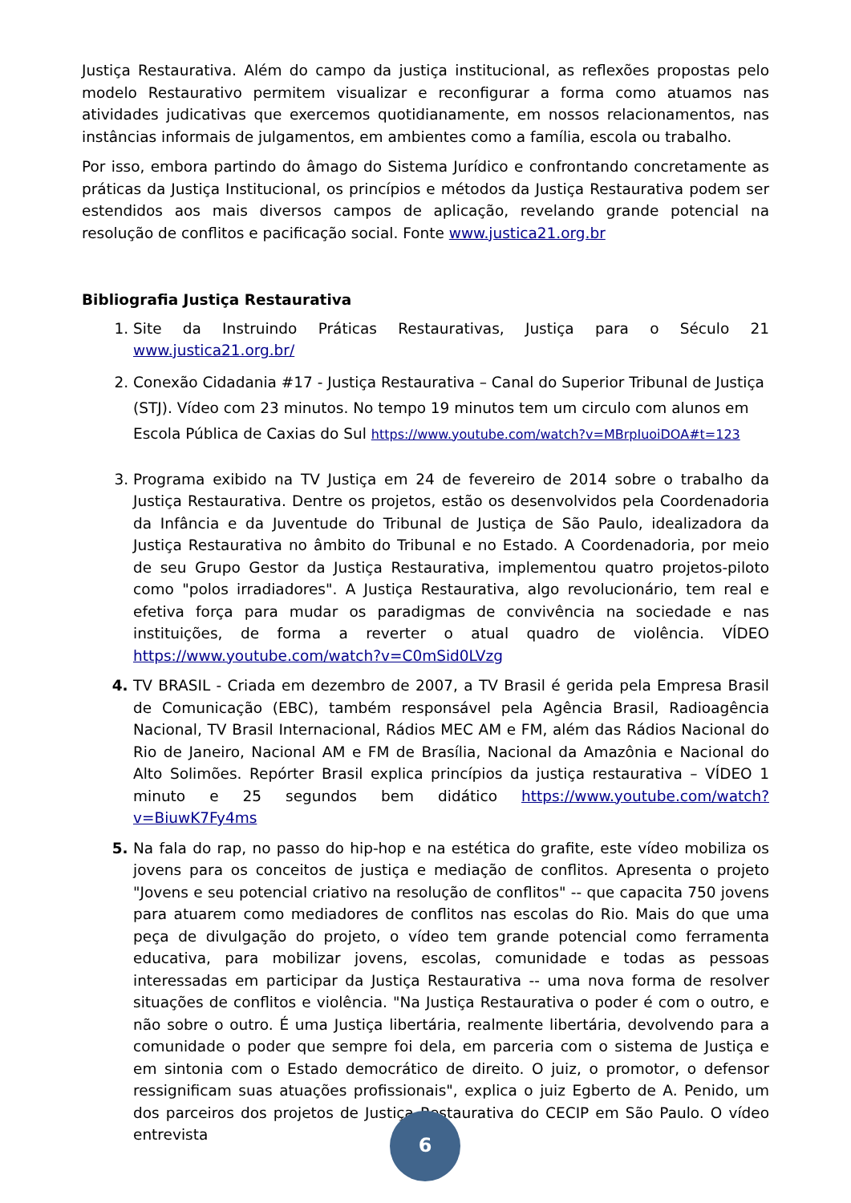Justiça Restaurativa. Além do campo da justiça institucional, as reflexões propostas pelo modelo Restaurativo permitem visualizar e reconfigurar a forma como atuamos nas atividades judicativas que exercemos quotidianamente, em nossos relacionamentos, nas instâncias informais de julgamentos, em ambientes como a família, escola ou trabalho.
Por isso, embora partindo do âmago do Sistema Jurídico e confrontando concretamente as práticas da Justiça Institucional, os princípios e métodos da Justiça Restaurativa podem ser estendidos aos mais diversos campos de aplicação, revelando grande potencial na resolução de conflitos e pacificação social. Fonte www.justica21.org.br
Bibliografia Justiça Restaurativa
Site da Instruindo Práticas Restaurativas, Justiça para o Século 21 www.justica21.org.br/
Conexão Cidadania #17 - Justiça Restaurativa – Canal do Superior Tribunal de Justiça (STJ). Vídeo com 23 minutos. No tempo 19 minutos tem um circulo com alunos em Escola Pública de Caxias do Sul https://www.youtube.com/watch?v=MBrpIuoiDOA#t=123
Programa exibido na TV Justiça em 24 de fevereiro de 2014 sobre o trabalho da Justiça Restaurativa. Dentre os projetos, estão os desenvolvidos pela Coordenadoria da Infância e da Juventude do Tribunal de Justiça de São Paulo, idealizadora da Justiça Restaurativa no âmbito do Tribunal e no Estado. A Coordenadoria, por meio de seu Grupo Gestor da Justiça Restaurativa, implementou quatro projetos-piloto como "polos irradiadores". A Justiça Restaurativa, algo revolucionário, tem real e efetiva força para mudar os paradigmas de convivência na sociedade e nas instituições, de forma a reverter o atual quadro de violência. VÍDEO https://www.youtube.com/watch?v=C0mSid0LVzg
TV BRASIL - Criada em dezembro de 2007, a TV Brasil é gerida pela Empresa Brasil de Comunicação (EBC), também responsável pela Agência Brasil, Radioagência Nacional, TV Brasil Internacional, Rádios MEC AM e FM, além das Rádios Nacional do Rio de Janeiro, Nacional AM e FM de Brasília, Nacional da Amazônia e Nacional do Alto Solimões. Repórter Brasil explica princípios da justiça restaurativa – VÍDEO 1 minuto e 25 segundos bem didático https://www.youtube.com/watch?v=BiuwK7Fy4ms
Na fala do rap, no passo do hip-hop e na estética do grafite, este vídeo mobiliza os jovens para os conceitos de justiça e mediação de conflitos. Apresenta o projeto "Jovens e seu potencial criativo na resolução de conflitos" -- que capacita 750 jovens para atuarem como mediadores de conflitos nas escolas do Rio. Mais do que uma peça de divulgação do projeto, o vídeo tem grande potencial como ferramenta educativa, para mobilizar jovens, escolas, comunidade e todas as pessoas interessadas em participar da Justiça Restaurativa -- uma nova forma de resolver situações de conflitos e violência. "Na Justiça Restaurativa o poder é com o outro, e não sobre o outro. É uma Justiça libertária, realmente libertária, devolvendo para a comunidade o poder que sempre foi dela, em parceria com o sistema de Justiça e em sintonia com o Estado democrático de direito. O juiz, o promotor, o defensor ressignificam suas atuações profissionais", explica o juiz Egberto de A. Penido, um dos parceiros dos projetos de Justiça Restaurativa do CECIP em São Paulo. O vídeo entrevista
6